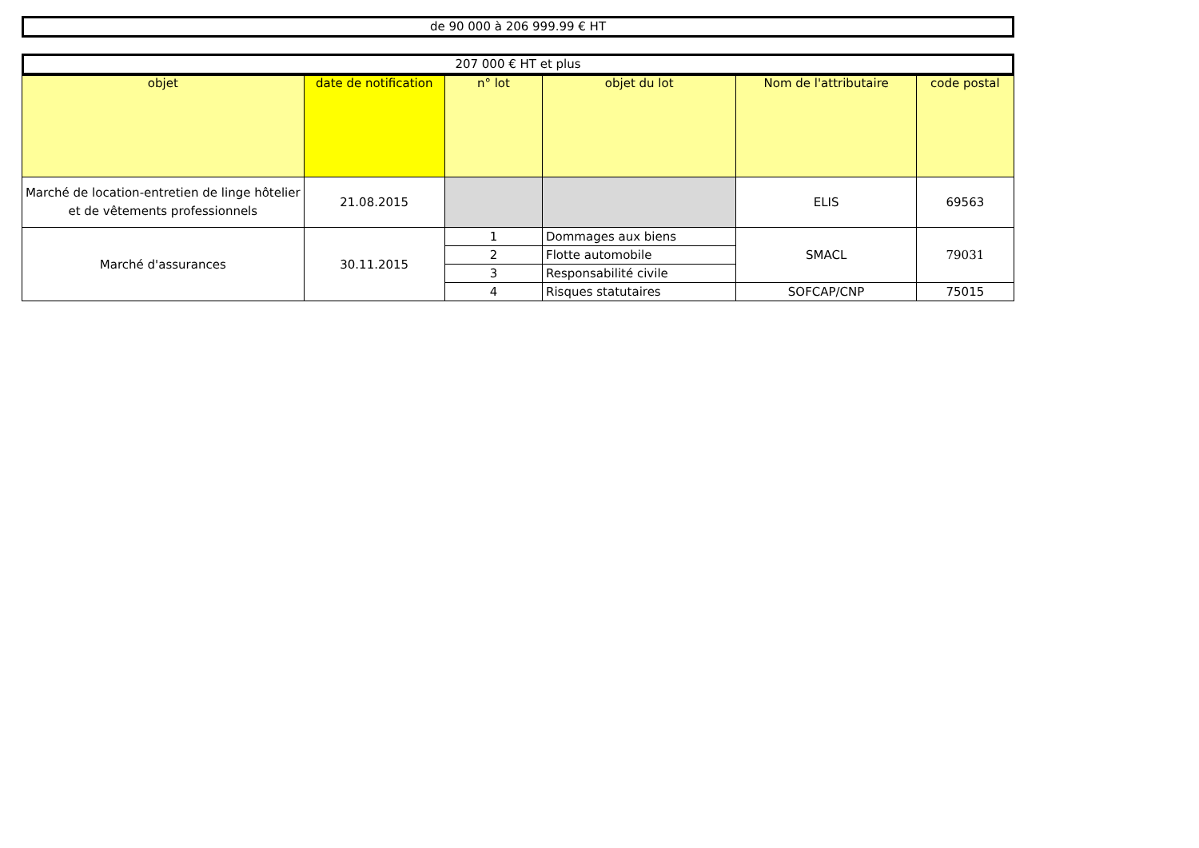de 90 000 à 206 999.99 € HT
207 000 € HT et plus
| objet | date de notification | n° lot | objet du lot | Nom de l'attributaire | code postal |
| --- | --- | --- | --- | --- | --- |
| Marché de location-entretien de linge hôtelier et de vêtements professionnels | 21.08.2015 | | | ELIS | 69563 |
| Marché d'assurances | 30.11.2015 | 1 | Dommages aux biens | SMACL | 79031 |
| | | 2 | Flotte automobile | | |
| | | 3 | Responsabilité civile | | |
| | | 4 | Risques statutaires | SOFCAP/CNP | 75015 |